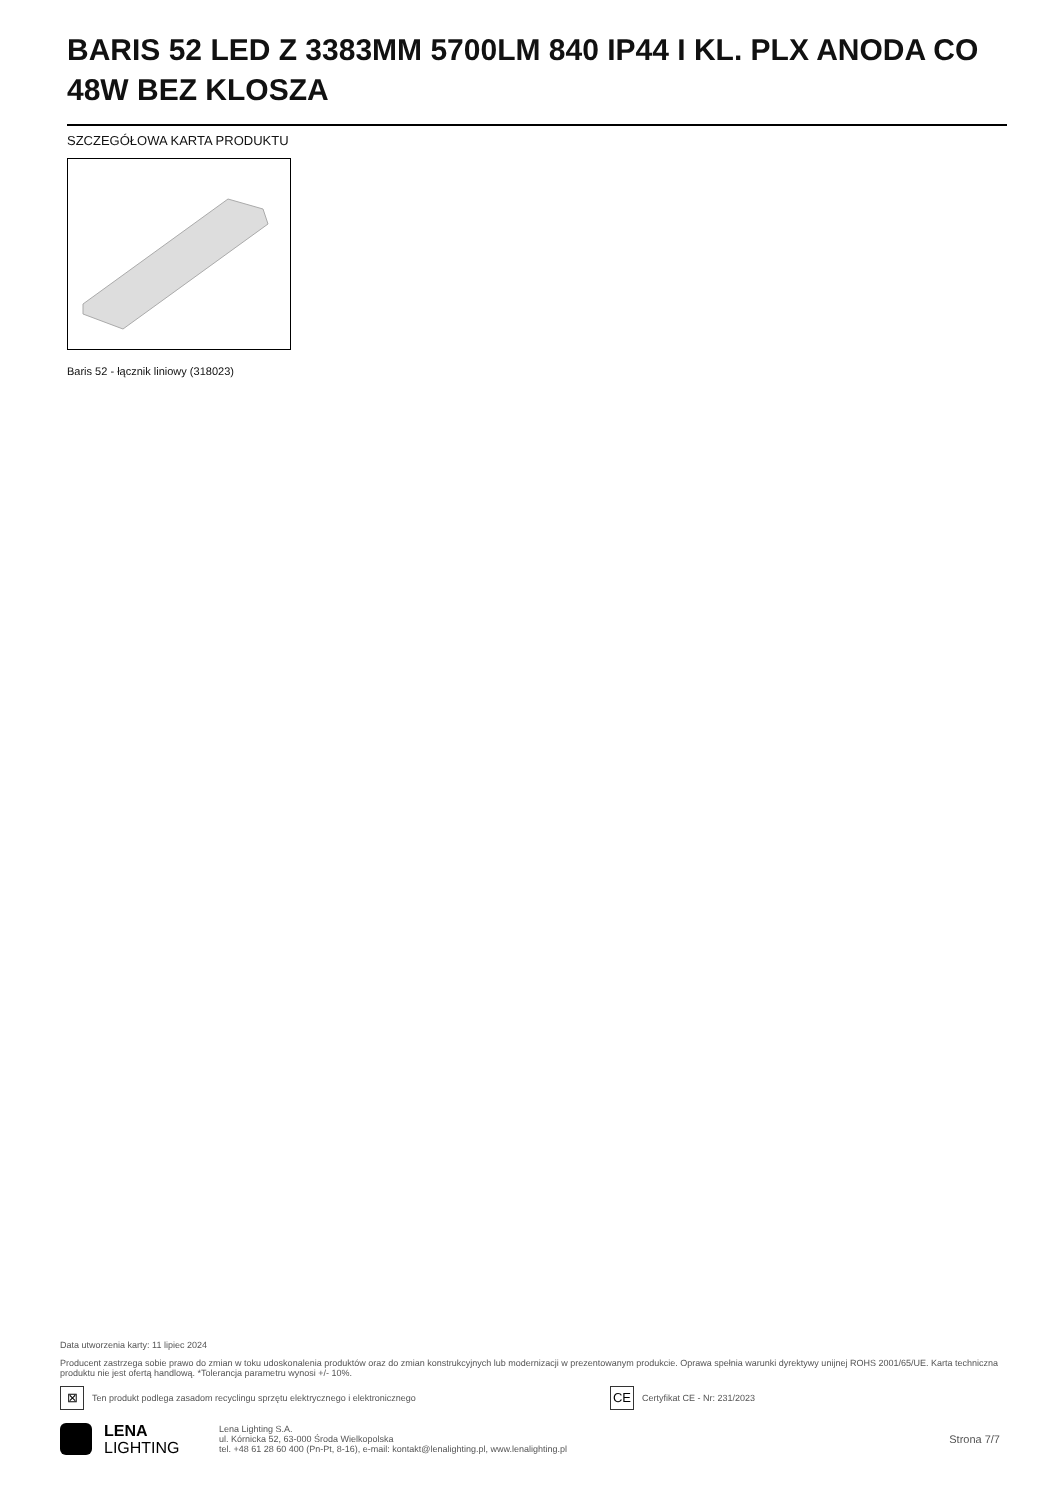BARIS 52 LED Z 3383MM 5700LM 840 IP44 I KL. PLX ANODA CO 48W BEZ KLOSZA
SZCZEGÓŁOWA KARTA PRODUKTU
Baris 52 - łącznik liniowy (318023)
Data utworzenia karty: 11 lipiec 2024
Producent zastrzega sobie prawo do zmian w toku udoskonalenia produktów oraz do zmian konstrukcyjnych lub modernizacji w prezentowanym produkcie. Oprawa spełnia warunki dyrektywy unijnej ROHS 2001/65/UE. Karta techniczna produktu nie jest ofertą handlową. *Tolerancja parametru wynosi +/- 10%.
⊠ Ten produkt podlega zasadom recyclingu sprzętu elektrycznego i elektronicznego CE Certyfikat CE - Nr: 231/2023
LENA
LIGHTING
Lena Lighting S.A.
ul. Kórnicka 52, 63-000 Środa Wielkopolska
tel. +48 61 28 60 400 (Pn-Pt, 8-16), e-mail: kontakt@lenalighting.pl, www.lenalighting.pl
Strona 7/7